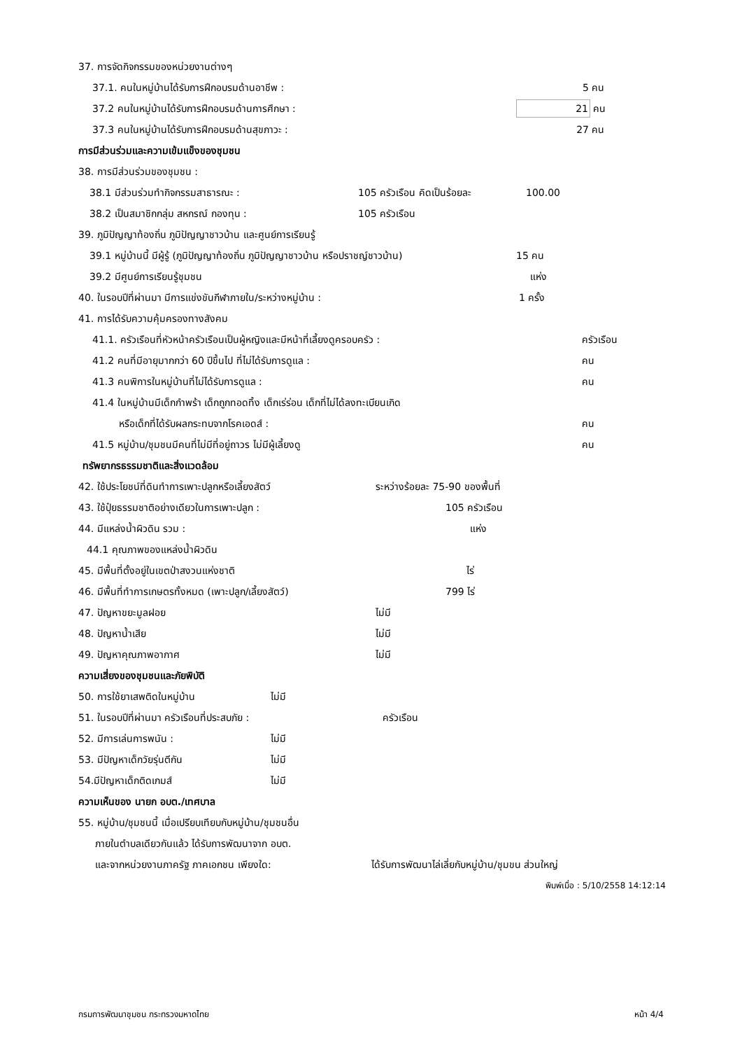37. การจัดกิจกรรมของหน่วยงานต่างๆ
37.1. คนในหมู่บ้านได้รับการฝึกอบรมด้านอาชีพ : 5 คน
37.2 คนในหมู่บ้านได้รับการฝึกอบรมด้านการศึกษา : 21 คน
37.3 คนในหมู่บ้านได้รับการฝึกอบรมด้านสุขภาวะ : 27 คน
การมีส่วนร่วมและความเข้มแข็งของชุมชน
38. การมีส่วนร่วมของชุมชน :
38.1 มีส่วนร่วมทำกิจกรรมสาธารณะ : 105 ครัวเรือน คิดเป็นร้อยละ 100.00
38.2 เป็นสมาชิกกลุ่ม สหกรณ์ กองทุน : 105 ครัวเรือน
39. ภูมิปัญญาท้องถิ่น ภูมิปัญญาชาวบ้าน และศูนย์การเรียนรู้
39.1 หมู่บ้านนี้ มีผู้รู้ (ภูมิปัญญาท้องถิ่น ภูมิปัญญาชาวบ้าน หรือปราชญ์ชาวบ้าน) 15 คน
39.2 มีศูนย์การเรียนรู้ชุมชน แห่ง
40. ในรอบปีที่ผ่านมา มีการแข่งขันกีฬาภายใน/ระหว่างหมู่บ้าน : 1 ครั้ง
41. การได้รับความคุ้มครองทางสังคม
41.1. ครัวเรือนที่หัวหน้าครัวเรือนเป็นผู้หญิงและมีหน้าที่เลี้ยงดูครอบครัว : ครัวเรือน
41.2 คนที่มีอายุมากกว่า 60 ปีขึ้นไป ที่ไม่ได้รับการดูแล : คน
41.3 คนพิการในหมู่บ้านที่ไม่ได้รับการดูแล : คน
41.4 ในหมู่บ้านมีเด็กกำพร้า เด็กถูกทอดทิ้ง เด็กเร่ร่อน เด็กที่ไม่ได้ลงทะเบียนเกิด
หรือเด็กที่ได้รับผลกระทบจากโรคเอดส์ : คน
41.5 หมู่บ้าน/ชุมชนมีคนที่ไม่มีที่อยู่ถาวร ไม่มีผู้เลี้ยงดู คน
ทรัพยากรธรรมชาติและสิ่งแวดล้อม
42. ใช้ประโยชน์ที่ดินทำการเพาะปลูกหรือเลี้ยงสัตว์ ระหว่างร้อยละ 75-90 ของพื้นที่
43. ใช้ปุ๋ยธรรมชาติอย่างเดียวในการเพาะปลูก : 105 ครัวเรือน
44. มีแหล่งน้ำผิวดิน รวม : แห่ง
44.1 คุณภาพของแหล่งน้ำผิวดิน
45. มีพื้นที่ตั้งอยู่ในเขตป่าสงวนแห่งชาติ ไร่
46. มีพื้นที่ทำการเกษตรทั้งหมด (เพาะปลูก/เลี้ยงสัตว์) 799 ไร่
47. ปัญหาขยะมูลฝอย ไม่มี
48. ปัญหาน้ำเสีย ไม่มี
49. ปัญหาคุณภาพอากาศ ไม่มี
ความเสี่ยงของชุมชนและภัยพิบัติ
50. การใช้ยาเสพติดในหมู่บ้าน ไม่มี
51. ในรอบปีที่ผ่านมา ครัวเรือนที่ประสบภัย : ครัวเรือน
52. มีการเล่นการพนัน : ไม่มี
53. มีปัญหาเด็กวัยรุ่นตีกัน ไม่มี
54.มีปัญหาเด็กติดเกมส์ ไม่มี
ความเห็นของ นายก อบต./เทศบาล
55. หมู่บ้าน/ชุมชนนี้ เมื่อเปรียบเทียบกับหมู่บ้าน/ชุมชนอื่น
ภายในตำบลเดียวกันแล้ว ได้รับการพัฒนาจาก อบต.
และจากหน่วยงานภาครัฐ ภาคเอกชน เพียงใด: ได้รับการพัฒนาไล่เลี่ยกับหมู่บ้าน/ชุมขน ส่วนใหญ่
พิมพ์เมื่อ : 5/10/2558 14:12:14
กรมการพัฒนาชุมชน กระทรวงมหาดไทย หน้า 4/4